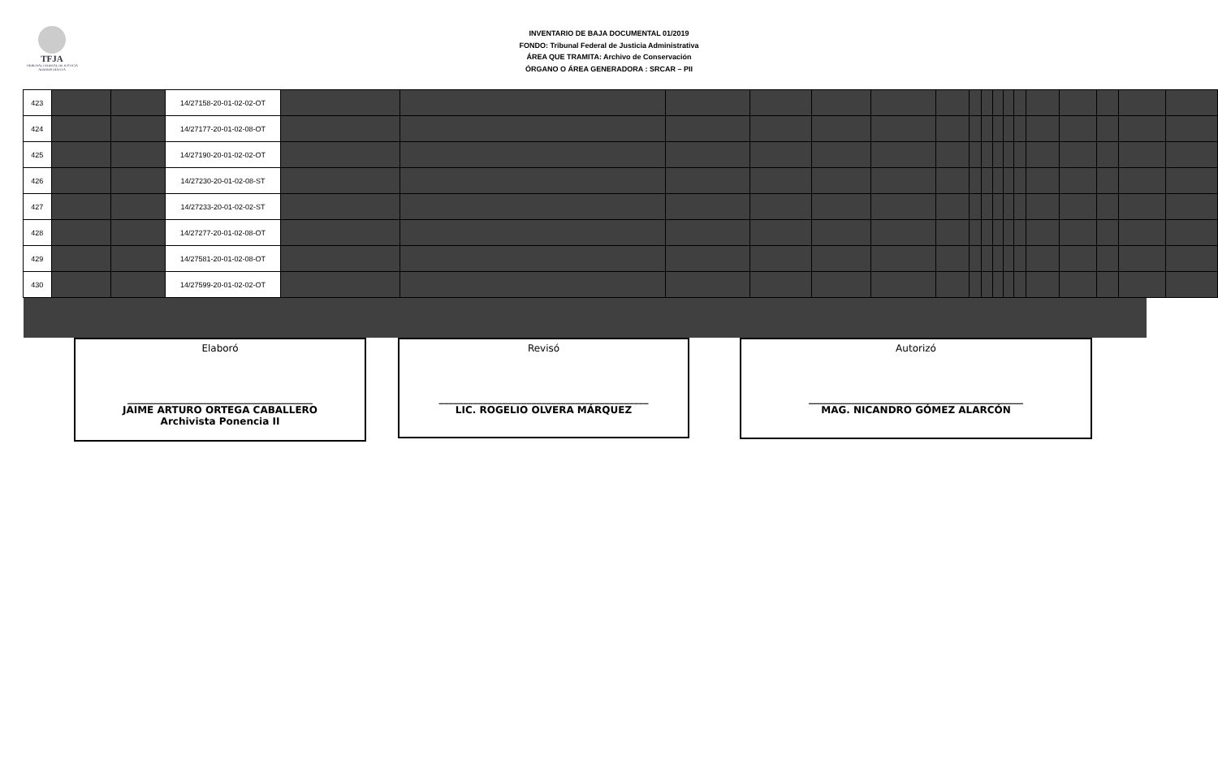TFJA
TRIBUNAL FEDERAL DE JUSTICIA ADMINISTRATIVA
INVENTARIO DE BAJA DOCUMENTAL 01/2019
FONDO: Tribunal Federal de Justicia Administrativa
ÁREA QUE TRAMITA: Archivo de Conservación
ÓRGANO O ÁREA GENERADORA : SRCAR – PII
| 423 | | | 14/27158-20-01-02-02-OT | | | | | | | | | | | | | | | | | |
| 424 | | | 14/27177-20-01-02-08-OT | | | | | | | | | | | | | | | | | |
| 425 | | | 14/27190-20-01-02-02-OT | | | | | | | | | | | | | | | | | |
| 426 | | | 14/27230-20-01-02-08-ST | | | | | | | | | | | | | | | | | |
| 427 | | | 14/27233-20-01-02-02-ST | | | | | | | | | | | | | | | | | |
| 428 | | | 14/27277-20-01-02-08-OT | | | | | | | | | | | | | | | | | |
| 429 | | | 14/27581-20-01-02-08-OT | | | | | | | | | | | | | | | | | |
| 430 | | | 14/27599-20-01-02-02-OT | | | | | | | | | | | | | | | | | |
Elaboró
______________________________________
JAIME ARTURO ORTEGA CABALLERO
Archivista Ponencia II
Revisó
___________________________________________
LIC. ROGELIO OLVERA MÁRQUEZ
Autorizó
____________________________________________
MAG. NICANDRO GÓMEZ ALARCÓN